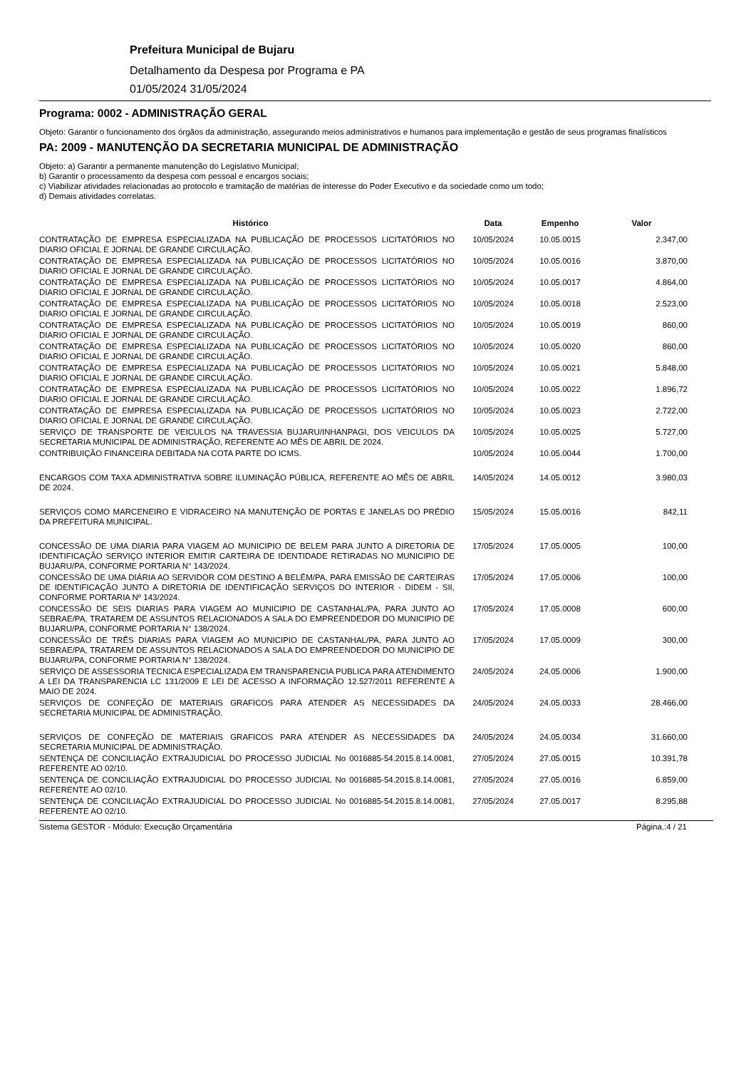Prefeitura Municipal de Bujaru
Detalhamento da Despesa por Programa e PA
01/05/2024 31/05/2024
Programa: 0002 - ADMINISTRAÇÃO GERAL
Objeto: Garantir o funcionamento dos órgãos da administração, assegurando meios administrativos e humanos para implementação e gestão de seus programas finalísticos
PA: 2009 - MANUTENÇÃO DA SECRETARIA MUNICIPAL DE ADMINISTRAÇÃO
Objeto: a) Garantir a permanente manutenção do Legislativo Municipal;
b) Garantir o processamento da despesa com pessoal e encargos sociais;
c) Viabilizar atividades relacionadas ao protocolo e tramitação de matérias de interesse do Poder Executivo e da sociedade como um todo;
d) Demais atividades correlatas.
| Histórico | Data | Empenho | Valor |
| --- | --- | --- | --- |
| CONTRATAÇÃO DE EMPRESA ESPECIALIZADA NA PUBLICAÇÃO DE PROCESSOS LICITATÓRIOS NO DIARIO OFICIAL E JORNAL DE GRANDE CIRCULAÇÃO. | 10/05/2024 | 10.05.0015 | 2.347,00 |
| CONTRATAÇÃO DE EMPRESA ESPECIALIZADA NA PUBLICAÇÃO DE PROCESSOS LICITATÓRIOS NO DIARIO OFICIAL E JORNAL DE GRANDE CIRCULAÇÃO. | 10/05/2024 | 10.05.0016 | 3.870,00 |
| CONTRATAÇÃO DE EMPRESA ESPECIALIZADA NA PUBLICAÇÃO DE PROCESSOS LICITATÓRIOS NO DIARIO OFICIAL E JORNAL DE GRANDE CIRCULAÇÃO. | 10/05/2024 | 10.05.0017 | 4.864,00 |
| CONTRATAÇÃO DE EMPRESA ESPECIALIZADA NA PUBLICAÇÃO DE PROCESSOS LICITATÓRIOS NO DIARIO OFICIAL E JORNAL DE GRANDE CIRCULAÇÃO. | 10/05/2024 | 10.05.0018 | 2.523,00 |
| CONTRATAÇÃO DE EMPRESA ESPECIALIZADA NA PUBLICAÇÃO DE PROCESSOS LICITATÓRIOS NO DIARIO OFICIAL E JORNAL DE GRANDE CIRCULAÇÃO. | 10/05/2024 | 10.05.0019 | 860,00 |
| CONTRATAÇÃO DE EMPRESA ESPECIALIZADA NA PUBLICAÇÃO DE PROCESSOS LICITATÓRIOS NO DIARIO OFICIAL E JORNAL DE GRANDE CIRCULAÇÃO. | 10/05/2024 | 10.05.0020 | 860,00 |
| CONTRATAÇÃO DE EMPRESA ESPECIALIZADA NA PUBLICAÇÃO DE PROCESSOS LICITATÓRIOS NO DIARIO OFICIAL E JORNAL DE GRANDE CIRCULAÇÃO. | 10/05/2024 | 10.05.0021 | 5.848,00 |
| CONTRATAÇÃO DE EMPRESA ESPECIALIZADA NA PUBLICAÇÃO DE PROCESSOS LICITATÓRIOS NO DIARIO OFICIAL E JORNAL DE GRANDE CIRCULAÇÃO. | 10/05/2024 | 10.05.0022 | 1.896,72 |
| CONTRATAÇÃO DE EMPRESA ESPECIALIZADA NA PUBLICAÇÃO DE PROCESSOS LICITATÓRIOS NO DIARIO OFICIAL E JORNAL DE GRANDE CIRCULAÇÃO. | 10/05/2024 | 10.05.0023 | 2.722,00 |
| SERVIÇO DE TRANSPORTE DE VEICULOS NA TRAVESSIA BUJARU/INHANPAGI, DOS VEICULOS DA SECRETARIA MUNICIPAL DE ADMINISTRAÇÃO, REFERENTE AO MÊS DE ABRIL DE 2024. | 10/05/2024 | 10.05.0025 | 5.727,00 |
| CONTRIBUIÇÃO FINANCEIRA DEBITADA NA COTA PARTE DO ICMS. | 10/05/2024 | 10.05.0044 | 1.700,00 |
| ENCARGOS COM TAXA ADMINISTRATIVA SOBRE ILUMINAÇÃO PÚBLICA, REFERENTE AO MÊS DE ABRIL DE 2024. | 14/05/2024 | 14.05.0012 | 3.980,03 |
| SERVIÇOS COMO MARCENEIRO E VIDRACEIRO NA MANUTENÇÃO DE PORTAS E JANELAS DO PRÉDIO DA PREFEITURA MUNICIPAL. | 15/05/2024 | 15.05.0016 | 842,11 |
| CONCESSÃO DE UMA DIARIA PARA VIAGEM AO MUNICIPIO DE BELEM PARA JUNTO A DIRETORIA DE IDENTIFICAÇÃO SERVIÇO INTERIOR EMITIR CARTEIRA DE IDENTIDADE RETIRADAS NO MUNICIPIO DE BUJARU/PA, CONFORME PORTARIA N° 143/2024. | 17/05/2024 | 17.05.0005 | 100,00 |
| CONCESSÃO DE UMA DIÁRIA AO SERVIDOR COM DESTINO A BELÉM/PA, PARA EMISSÃO DE CARTEIRAS DE IDENTIFICAÇÃO JUNTO A DIRETORIA DE IDENTIFICAÇÃO SERVIÇOS DO INTERIOR - DIDEM - SII, CONFORME PORTARIA Nº 143/2024. | 17/05/2024 | 17.05.0006 | 100,00 |
| CONCESSÃO DE SEIS DIARIAS PARA VIAGEM AO MUNICIPIO DE CASTANHAL/PA, PARA JUNTO AO SEBRAE/PA, TRATAREM DE ASSUNTOS RELACIONADOS A SALA DO EMPREENDEDOR DO MUNICIPIO DE BUJARU/PA, CONFORME PORTARIA N° 138/2024. | 17/05/2024 | 17.05.0008 | 600,00 |
| CONCESSÃO DE TRÊS DIARIAS PARA VIAGEM AO MUNICIPIO DE CASTANHAL/PA, PARA JUNTO AO SEBRAE/PA, TRATAREM DE ASSUNTOS RELACIONADOS A SALA DO EMPREENDEDOR DO MUNICIPIO DE BUJARU/PA, CONFORME PORTARIA N° 138/2024. | 17/05/2024 | 17.05.0009 | 300,00 |
| SERVIÇO DE ASSESSORIA TECNICA ESPECIALIZADA EM TRANSPARENCIA PUBLICA PARA ATENDIMENTO A LEI DA TRANSPARENCIA LC 131/2009 E LEI DE ACESSO A INFORMAÇÃO 12.527/2011 REFERENTE A MAIO DE 2024. | 24/05/2024 | 24.05.0006 | 1.900,00 |
| SERVIÇOS DE CONFEÇÃO DE MATERIAIS GRAFICOS PARA ATENDER AS NECESSIDADES DA SECRETARIA MUNICIPAL DE ADMINISTRAÇÃO. | 24/05/2024 | 24.05.0033 | 28.466,00 |
| SERVIÇOS DE CONFEÇÃO DE MATERIAIS GRAFICOS PARA ATENDER AS NECESSIDADES DA SECRETARIA MUNICIPAL DE ADMINISTRAÇÃO. | 24/05/2024 | 24.05.0034 | 31.660,00 |
| SENTENÇA DE CONCILIAÇÃO EXTRAJUDICIAL DO PROCESSO JUDICIAL No 0016885-54.2015.8.14.0081, REFERENTE AO 02/10. | 27/05/2024 | 27.05.0015 | 10.391,78 |
| SENTENÇA DE CONCILIAÇÃO EXTRAJUDICIAL DO PROCESSO JUDICIAL No 0016885-54.2015.8.14.0081, REFERENTE AO 02/10. | 27/05/2024 | 27.05.0016 | 6.859,00 |
| SENTENÇA DE CONCILIAÇÃO EXTRAJUDICIAL DO PROCESSO JUDICIAL No 0016885-54.2015.8.14.0081, REFERENTE AO 02/10. | 27/05/2024 | 27.05.0017 | 8.295,88 |
Sistema GESTOR - Módulo: Execução Orçamentária Página.:4 / 21